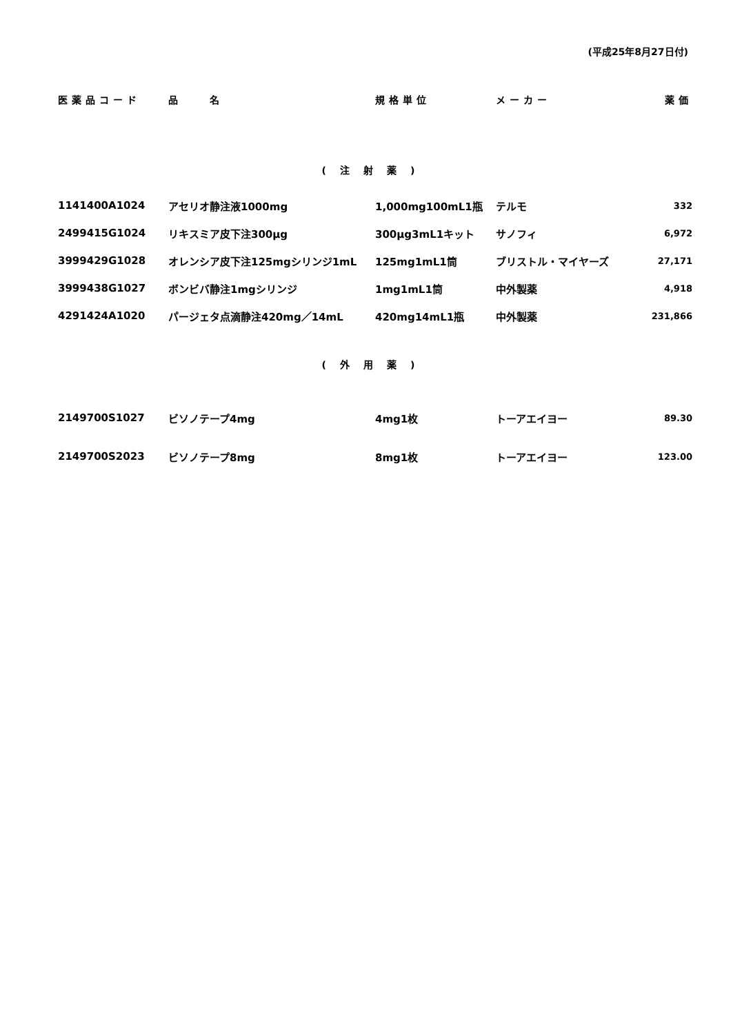(平成25年8月27日付)
| 医薬品コード | 品 名 | 規格単位 | メーカー | 薬価 |
| --- | --- | --- | --- | --- |
| (注射薬) | | | | |
| 1141400A1024 | アセリオ静注液1000mg | 1,000mg100mL1瓶 | テルモ | 332 |
| 2499415G1024 | リキスミア皮下注300μg | 300μg3mL1キット | サノフィ | 6,972 |
| 3999429G1028 | オレンシア皮下注125mgシリンジ1mL | 125mg1mL1筒 | ブリストル・マイヤーズ | 27,171 |
| 3999438G1027 | ボンビバ静注1mgシリンジ | 1mg1mL1筒 | 中外製薬 | 4,918 |
| 4291424A1020 | パージェタ点滴静注420mg／14mL | 420mg14mL1瓶 | 中外製薬 | 231,866 |
| (外用薬) | | | | |
| 2149700S1027 | ビソノテープ4mg | 4mg1枚 | トーアエイヨー | 89.30 |
| 2149700S2023 | ビソノテープ8mg | 8mg1枚 | トーアエイヨー | 123.00 |